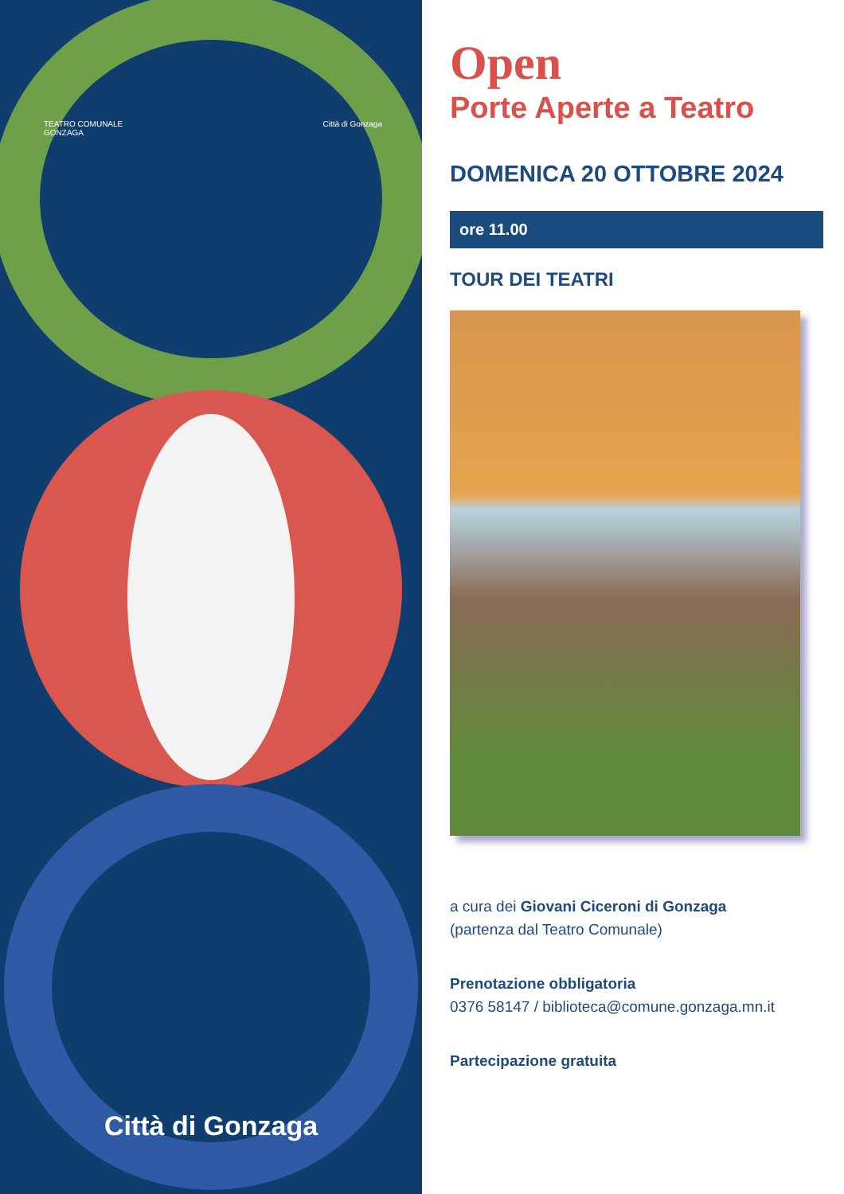TEATRO COMUNALE
GONZAGA Città di Gonzaga
Città di Gonzaga
Open
Porte Aperte a Teatro
DOMENICA 20 OTTOBRE 2024
ore 11.00
TOUR DEI TEATRI
a cura dei Giovani Ciceroni di Gonzaga
(partenza dal Teatro Comunale)
Prenotazione obbligatoria
0376 58147 / biblioteca@comune.gonzaga.mn.it
Partecipazione gratuita